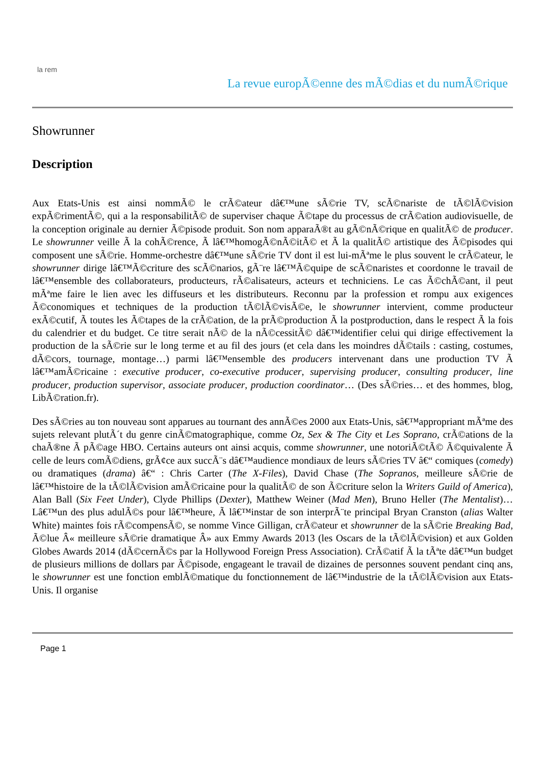la rem
La revue europÃ©enne des mÃ©dias et du numÃ©rique
Showrunner
Description
Aux Etats-Unis est ainsi nommÃ© le crÃ©ateur dâ€™une sÃ©rie TV, scÃ©nariste de tÃ©lÃ©vision expÃ©rimentÃ©, qui a la responsabilitÃ© de superviser chaque Ã©tape du processus de crÃ©ation audiovisuelle, de la conception originale au dernier Ã©pisode produit. Son nom apparaÃ®t au gÃ©nÃ©rique en qualitÃ© de producer. Le showrunner veille Ã la cohÃ©rence, Ã lâ€™homogÃ©nÃ©itÃ© et Ã la qualitÃ© artistique des Ã©pisodes qui composent une sÃ©rie. Homme-orchestre dâ€™une sÃ©rie TV dont il est lui-mÃªme le plus souvent le crÃ©ateur, le showrunner dirige lâ€™Ã©criture des scÃ©narios, gÃ¨re lâ€™Ã©quipe de scÃ©naristes et coordonne le travail de lâ€™ensemble des collaborateurs, producteurs, rÃ©alisateurs, acteurs et techniciens. Le cas Ã©chÃ©ant, il peut mÃªme faire le lien avec les diffuseurs et les distributeurs. Reconnu par la profession et rompu aux exigences Ã©conomiques et techniques de la production tÃ©lÃ©visÃ©e, le showrunner intervient, comme producteur exÃ©cutif, Ã toutes les Ã©tapes de la crÃ©ation, de la prÃ©production Ã la postproduction, dans le respect Ã la fois du calendrier et du budget. Ce titre serait nÃ© de la nÃ©cessitÃ© dâ€™identifier celui qui dirige effectivement la production de la sÃ©rie sur le long terme et au fil des jours (et cela dans les moindres dÃ©tails : casting, costumes, dÃ©cors, tournage, montage…) parmi lâ€™ensemble des producers intervenant dans une production TV Ã lâ€™amÃ©ricaine : executive producer, co-executive producer, supervising producer, consulting producer, line producer, production supervisor, associate producer, production coordinator… (Des sÃ©ries… et des hommes, blog, LibÃ©ration.fr).
Des sÃ©ries au ton nouveau sont apparues au tournant des annÃ©es 2000 aux Etats-Unis, sâ€™appropriant mÃªme des sujets relevant plutÃ´t du genre cinÃ©matographique, comme Oz, Sex & The City et Les Soprano, crÃ©ations de la chaÃ®ne Ã pÃ©age HBO. Certains auteurs ont ainsi acquis, comme showrunner, une notoriÃ©tÃ© Ã©quivalente Ã celle de leurs comÃ©diens, grÃ¢ce aux succÃ¨s dâ€™audience mondiaux de leurs sÃ©ries TV â€“ comiques (comedy) ou dramatiques (drama) â€“ : Chris Carter (The X-Files), David Chase (The Sopranos, meilleure sÃ©rie de lâ€™histoire de la tÃ©lÃ©vision amÃ©ricaine pour la qualitÃ© de son Ã©criture selon la Writers Guild of America), Alan Ball (Six Feet Under), Clyde Phillips (Dexter), Matthew Weiner (Mad Men), Bruno Heller (The Mentalist)… Lâ€™un des plus adulÃ©s pour lâ€™heure, Ã lâ€™instar de son interprÃ¨te principal Bryan Cranston (alias Walter White) maintes fois rÃ©compensÃ©, se nomme Vince Gilligan, crÃ©ateur et showrunner de la sÃ©rie Breaking Bad, Ã©lue Â« meilleure sÃ©rie dramatique Â» aux Emmy Awards 2013 (les Oscars de la tÃ©lÃ©vision) et aux Golden Globes Awards 2014 (dÃ©cernÃ©s par la Hollywood Foreign Press Association). CrÃ©atif Ã la tÃªte dâ€™un budget de plusieurs millions de dollars par Ã©pisode, engageant le travail de dizaines de personnes souvent pendant cinq ans, le showrunner est une fonction emblÃ©matique du fonctionnement de lâ€™industrie de la tÃ©lÃ©vision aux Etats-Unis. Il organise
Page 1